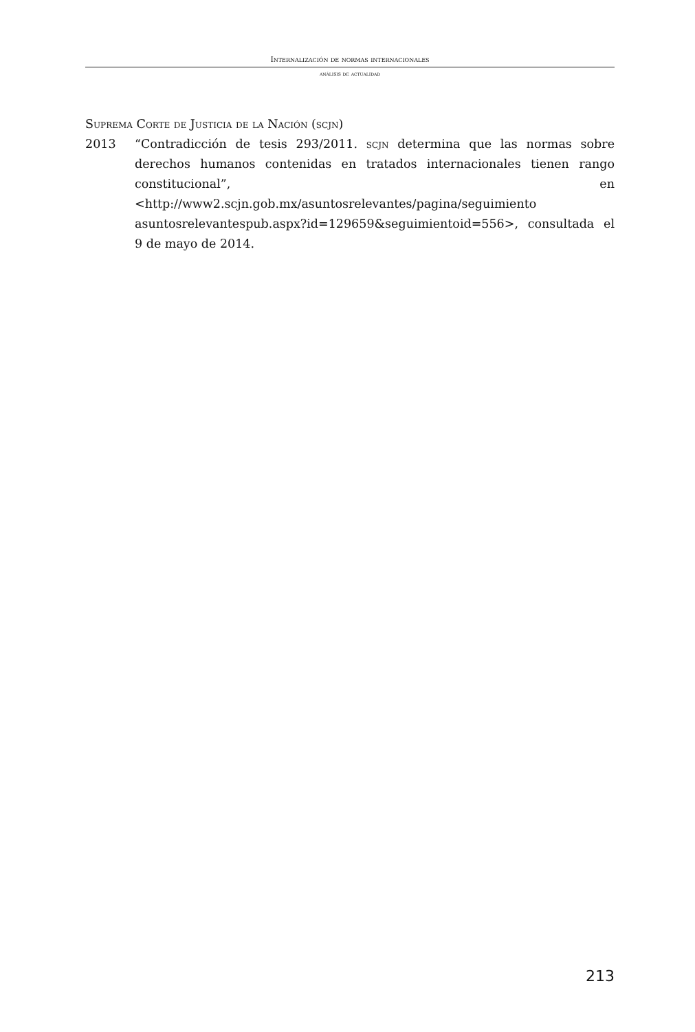Internalización de normas internacionales
análisis de actualidad
Suprema Corte de Justicia de la Nación (scjn)
2013 “Contradicción de tesis 293/2011. scjn determina que las normas sobre derechos humanos contenidas en tratados internacionales tienen rango constitucional”, en <http://www2.scjn.gob.mx/asuntosrelevantes/pagina/seguimiento asuntosrelevantespub.aspx?id=129659&seguimientoid=556>, consultada el 9 de mayo de 2014.
213